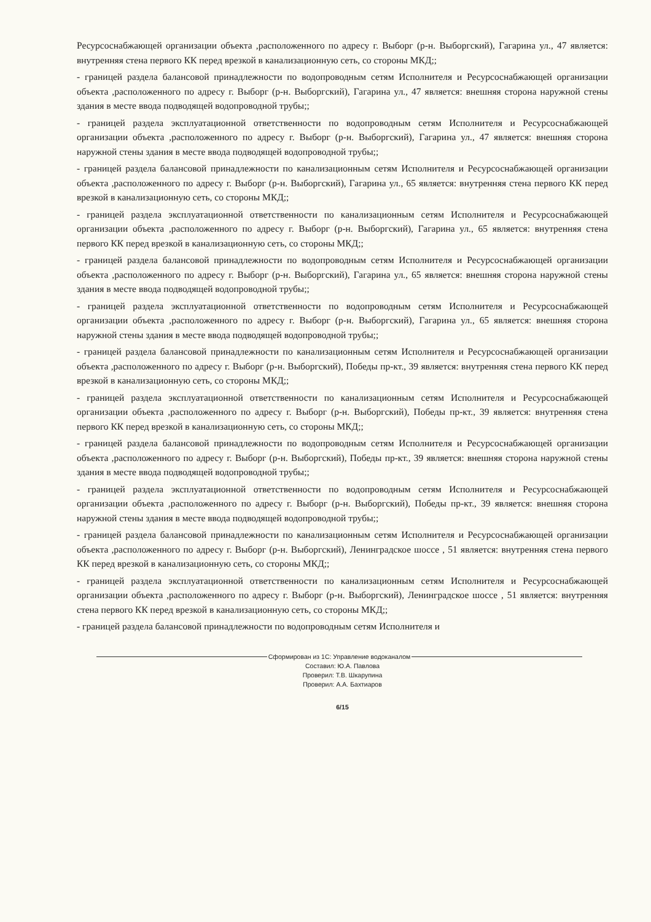Ресурсоснабжающей организации объекта ,расположенного по адресу г. Выборг (р-н. Выборгский), Гагарина ул., 47 является: внутренняя стена первого КК перед врезкой в канализационную сеть, со стороны МКД;;
- границей раздела балансовой принадлежности по водопроводным сетям Исполнителя и Ресурсоснабжающей организации объекта ,расположенного по адресу г. Выборг (р-н. Выборгский), Гагарина ул., 47 является: внешняя сторона наружной стены здания в месте ввода подводящей водопроводной трубы;;
- границей раздела эксплуатационной ответственности по водопроводным сетям Исполнителя и Ресурсоснабжающей организации объекта ,расположенного по адресу г. Выборг (р-н. Выборгский), Гагарина ул., 47 является: внешняя сторона наружной стены здания в месте ввода подводящей водопроводной трубы;;
- границей раздела балансовой принадлежности по канализационным сетям Исполнителя и Ресурсоснабжающей организации объекта ,расположенного по адресу г. Выборг (р-н. Выборгский), Гагарина ул., 65 является: внутренняя стена первого КК перед врезкой в канализационную сеть, со стороны МКД;;
- границей раздела эксплуатационной ответственности по канализационным сетям Исполнителя и Ресурсоснабжающей организации объекта ,расположенного по адресу г. Выборг (р-н. Выборгский), Гагарина ул., 65 является: внутренняя стена первого КК перед врезкой в канализационную сеть, со стороны МКД;;
- границей раздела балансовой принадлежности по водопроводным сетям Исполнителя и Ресурсоснабжающей организации объекта ,расположенного по адресу г. Выборг (р-н. Выборгский), Гагарина ул., 65 является: внешняя сторона наружной стены здания в месте ввода подводящей водопроводной трубы;;
- границей раздела эксплуатационной ответственности по водопроводным сетям Исполнителя и Ресурсоснабжающей организации объекта ,расположенного по адресу г. Выборг (р-н. Выборгский), Гагарина ул., 65 является: внешняя сторона наружной стены здания в месте ввода подводящей водопроводной трубы;;
- границей раздела балансовой принадлежности по канализационным сетям Исполнителя и Ресурсоснабжающей организации объекта ,расположенного по адресу г. Выборг (р-н. Выборгский), Победы пр-кт., 39 является: внутренняя стена первого КК перед врезкой в канализационную сеть, со стороны МКД;;
- границей раздела эксплуатационной ответственности по канализационным сетям Исполнителя и Ресурсоснабжающей организации объекта ,расположенного по адресу г. Выборг (р-н. Выборгский), Победы пр-кт., 39 является: внутренняя стена первого КК перед врезкой в канализационную сеть, со стороны МКД;;
- границей раздела балансовой принадлежности по водопроводным сетям Исполнителя и Ресурсоснабжающей организации объекта ,расположенного по адресу г. Выборг (р-н. Выборгский), Победы пр-кт., 39 является: внешняя сторона наружной стены здания в месте ввода подводящей водопроводной трубы;;
- границей раздела эксплуатационной ответственности по водопроводным сетям Исполнителя и Ресурсоснабжающей организации объекта ,расположенного по адресу г. Выборг (р-н. Выборгский), Победы пр-кт., 39 является: внешняя сторона наружной стены здания в месте ввода подводящей водопроводной трубы;;
- границей раздела балансовой принадлежности по канализационным сетям Исполнителя и Ресурсоснабжающей организации объекта ,расположенного по адресу г. Выборг (р-н. Выборгский), Ленинградское шоссе , 51 является: внутренняя стена первого КК перед врезкой в канализационную сеть, со стороны МКД;;
- границей раздела эксплуатационной ответственности по канализационным сетям Исполнителя и Ресурсоснабжающей организации объекта ,расположенного по адресу г. Выборг (р-н. Выборгский), Ленинградское шоссе , 51 является: внутренняя стена первого КК перед врезкой в канализационную сеть, со стороны МКД;;
- границей раздела балансовой принадлежности по водопроводным сетям Исполнителя и
Сформирован из 1С: Управление водоканалом
Составил: Ю.А. Павлова
Проверил: Т.В. Шкарупина
Проверил: А.А. Бахтиаров
6/15